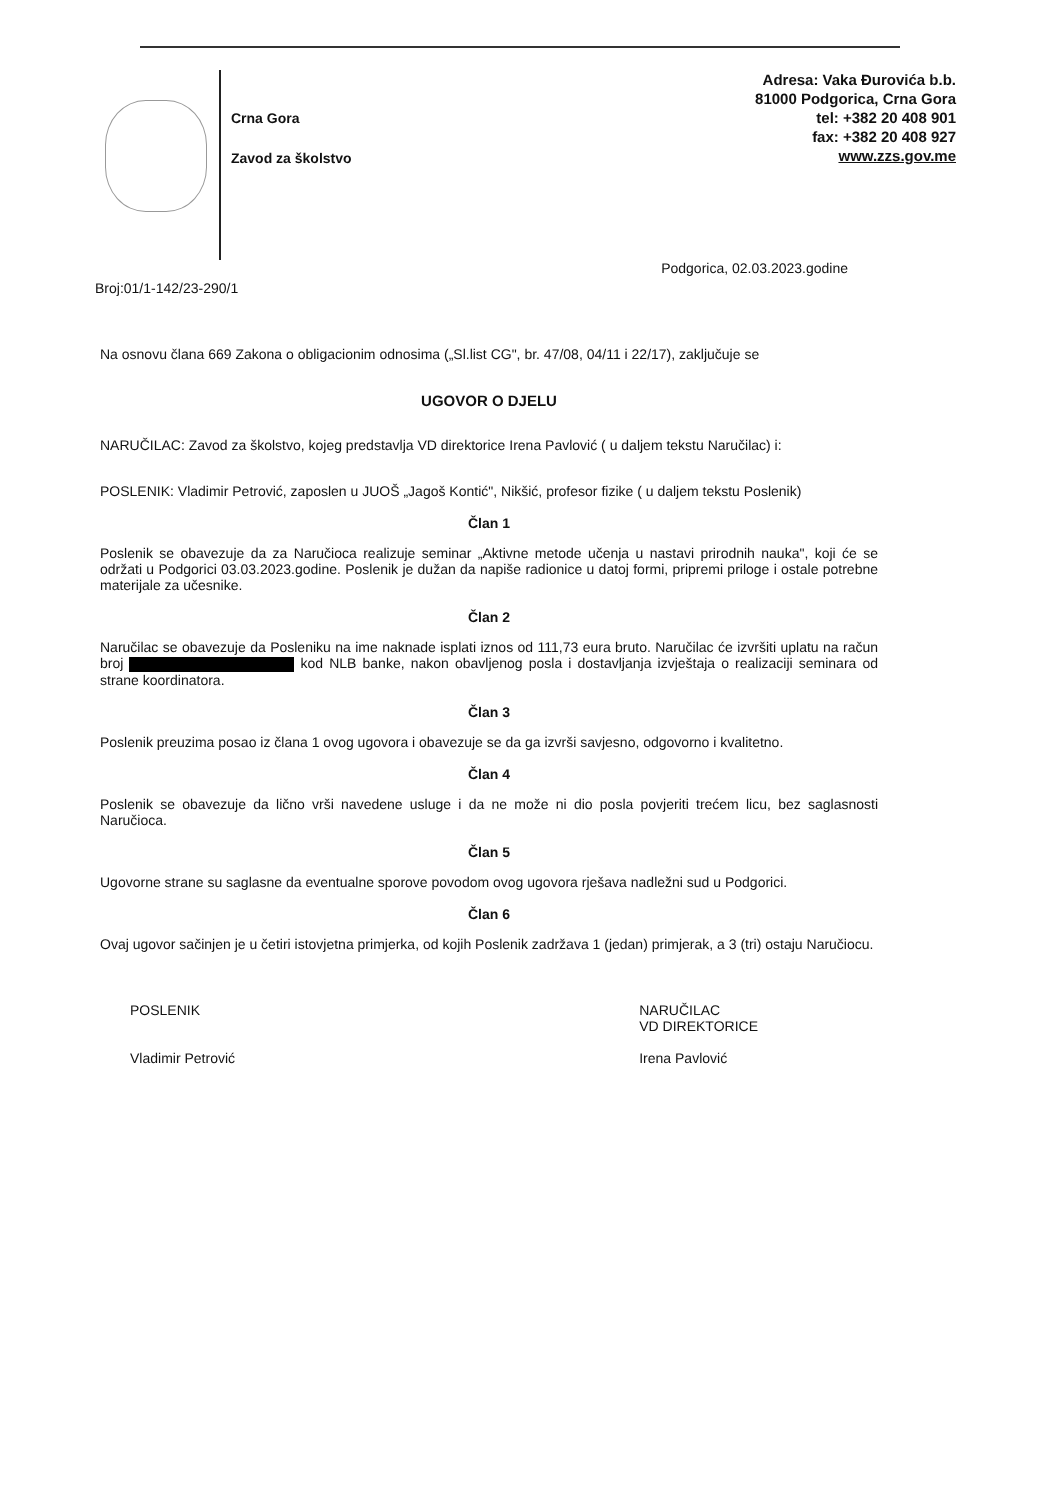Crna Gora
Zavod za školstvo
Adresa: Vaka Đurovića b.b.
81000 Podgorica, Crna Gora
tel: +382 20 408 901
fax: +382 20 408 927
www.zzs.gov.me
Broj:01/1-142/23-290/1 Podgorica, 02.03.2023.godine
Na osnovu člana 669 Zakona o obligacionim odnosima („Sl.list CG", br. 47/08, 04/11 i 22/17), zaključuje se
UGOVOR O DJELU
NARUČILAC: Zavod za školstvo, kojeg predstavlja VD direktorice Irena Pavlović ( u daljem tekstu Naručilac) i:
POSLENIK: Vladimir Petrović, zaposlen u JUOŠ „Jagoš Kontić", Nikšić, profesor fizike ( u daljem tekstu Poslenik)
Član 1
Poslenik se obavezuje da za Naručioca realizuje seminar „Aktivne metode učenja u nastavi prirodnih nauka", koji će se održati u Podgorici 03.03.2023.godine. Poslenik je dužan da napiše radionice u datoj formi, pripremi priloge i ostale potrebne materijale za učesnike.
Član 2
Naručilac se obavezuje da Posleniku na ime naknade isplati iznos od 111,73 eura bruto. Naručilac će izvršiti uplatu na račun broj kod NLB banke, nakon obavljenog posla i dostavljanja izvještaja o realizaciji seminara od strane koordinatora.
Član 3
Poslenik preuzima posao iz člana 1 ovog ugovora i obavezuje se da ga izvrši savjesno, odgovorno i kvalitetno.
Član 4
Poslenik se obavezuje da lično vrši navedene usluge i da ne može ni dio posla povjeriti trećem licu, bez saglasnosti Naručioca.
Član 5
Ugovorne strane su saglasne da eventualne sporove povodom ovog ugovora rješava nadležni sud u Podgorici.
Član 6
Ovaj ugovor sačinjen je u četiri istovjetna primjerka, od kojih Poslenik zadržava 1 (jedan) primjerak, a 3 (tri) ostaju Naručiocu.
POSLENIK
Vladimir Petrović
NARUČILAC
VD DIREKTORICE
Irena Pavlović